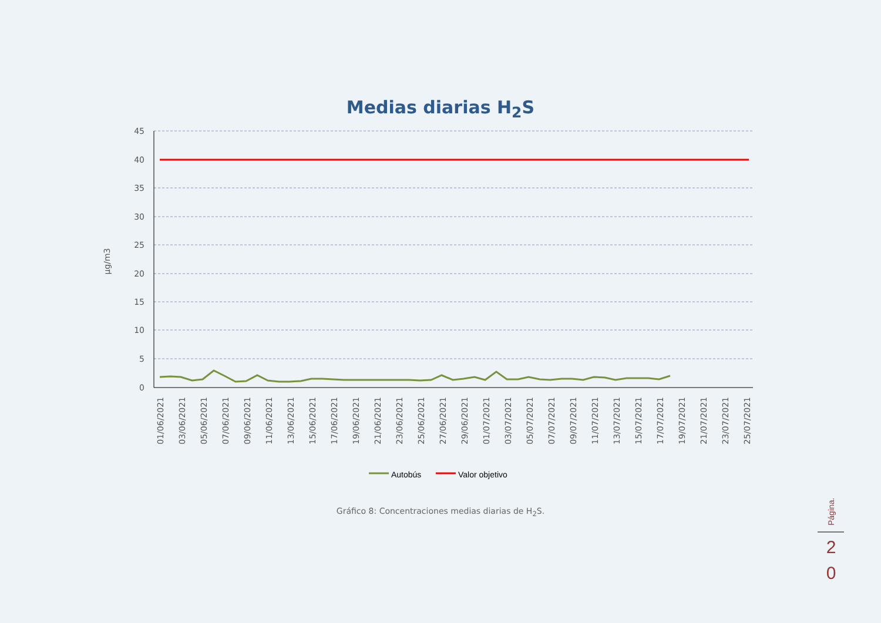Medias diarias H<sub>2</sub>S
45
40
35
30
25
20
15
10
5
0
µg/m3
01/06/2021
03/06/2021
05/06/2021
07/06/2021
09/06/2021
11/06/2021
13/06/2021
15/06/2021
17/06/2021
19/06/2021
21/06/2021
23/06/2021
25/06/2021
27/06/2021
29/06/2021
01/07/2021
03/07/2021
05/07/2021
07/07/2021
09/07/2021
11/07/2021
13/07/2021
15/07/2021
17/07/2021
19/07/2021
21/07/2021
23/07/2021
25/07/2021
Autobús
Valor objetivo
Página.
Gráfico 8: Concentraciones medias diarias de H<sub>2</sub>S.
2
0